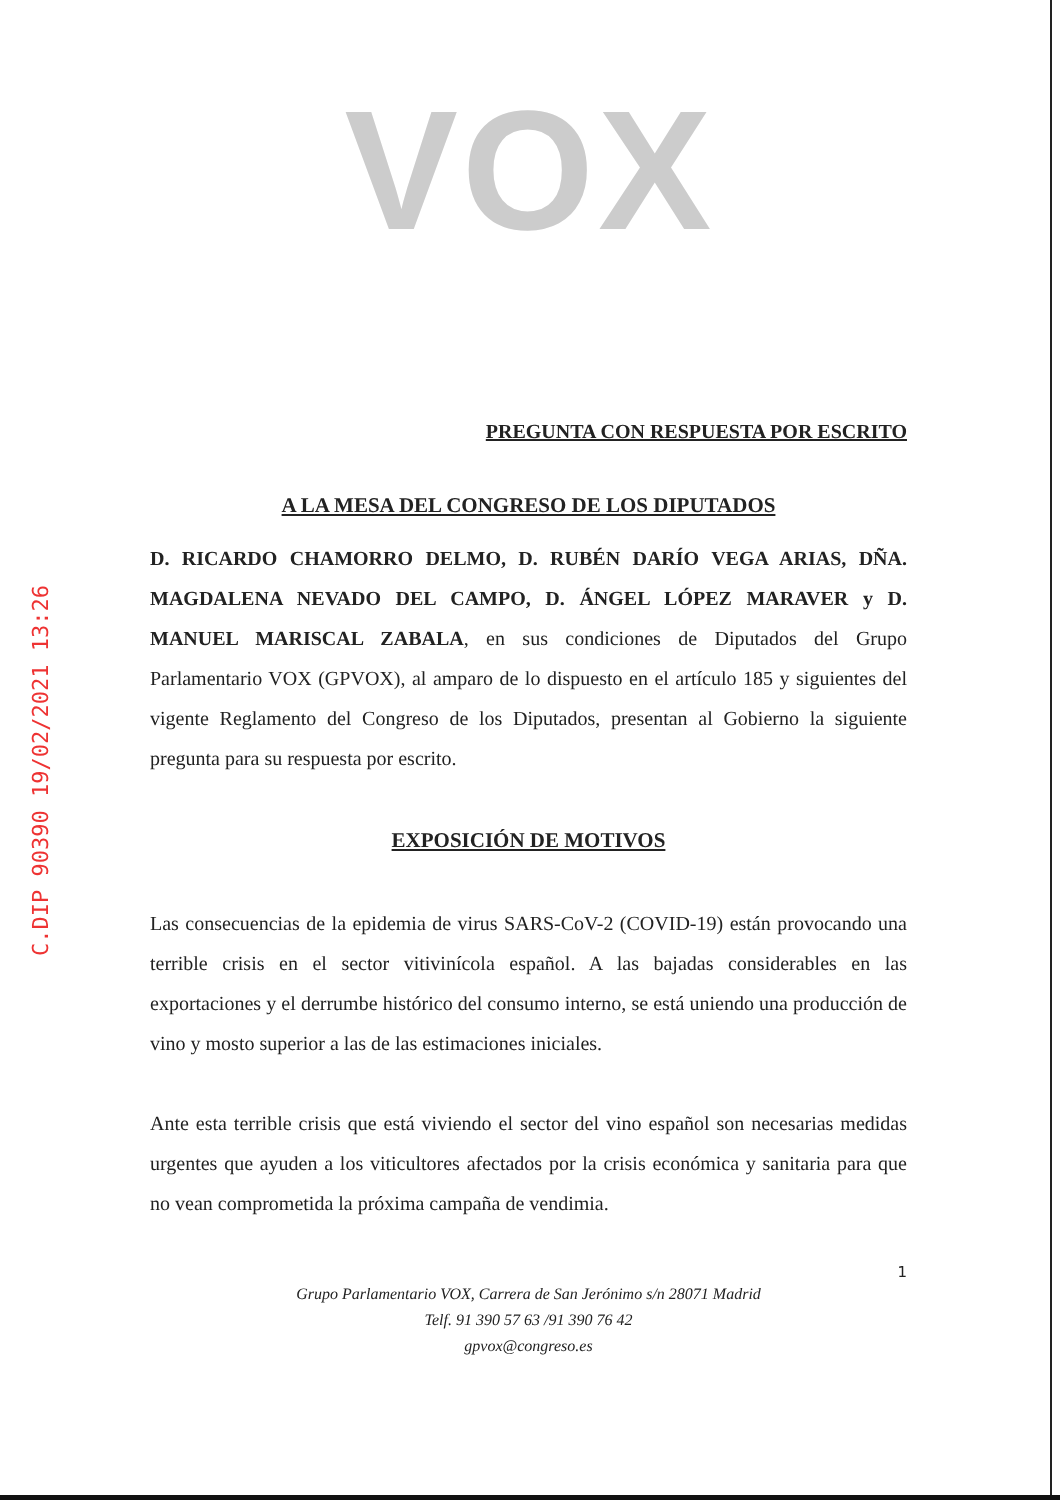C.DIP 90390 19/02/2021 13:26
VOX
PREGUNTA CON RESPUESTA POR ESCRITO
A LA MESA DEL CONGRESO DE LOS DIPUTADOS
D. RICARDO CHAMORRO DELMO, D. RUBÉN DARÍO VEGA ARIAS, DÑA. MAGDALENA NEVADO DEL CAMPO, D. ÁNGEL LÓPEZ MARAVER y D. MANUEL MARISCAL ZABALA, en sus condiciones de Diputados del Grupo Parlamentario VOX (GPVOX), al amparo de lo dispuesto en el artículo 185 y siguientes del vigente Reglamento del Congreso de los Diputados, presentan al Gobierno la siguiente pregunta para su respuesta por escrito.
EXPOSICIÓN DE MOTIVOS
Las consecuencias de la epidemia de virus SARS-CoV-2 (COVID-19) están provocando una terrible crisis en el sector vitivinícola español. A las bajadas considerables en las exportaciones y el derrumbe histórico del consumo interno, se está uniendo una producción de vino y mosto superior a las de las estimaciones iniciales.
Ante esta terrible crisis que está viviendo el sector del vino español son necesarias medidas urgentes que ayuden a los viticultores afectados por la crisis económica y sanitaria para que no vean comprometida la próxima campaña de vendimia.
1
Grupo Parlamentario VOX, Carrera de San Jerónimo s/n 28071 Madrid
Telf. 91 390 57 63 /91 390 76 42
gpvox@congreso.es